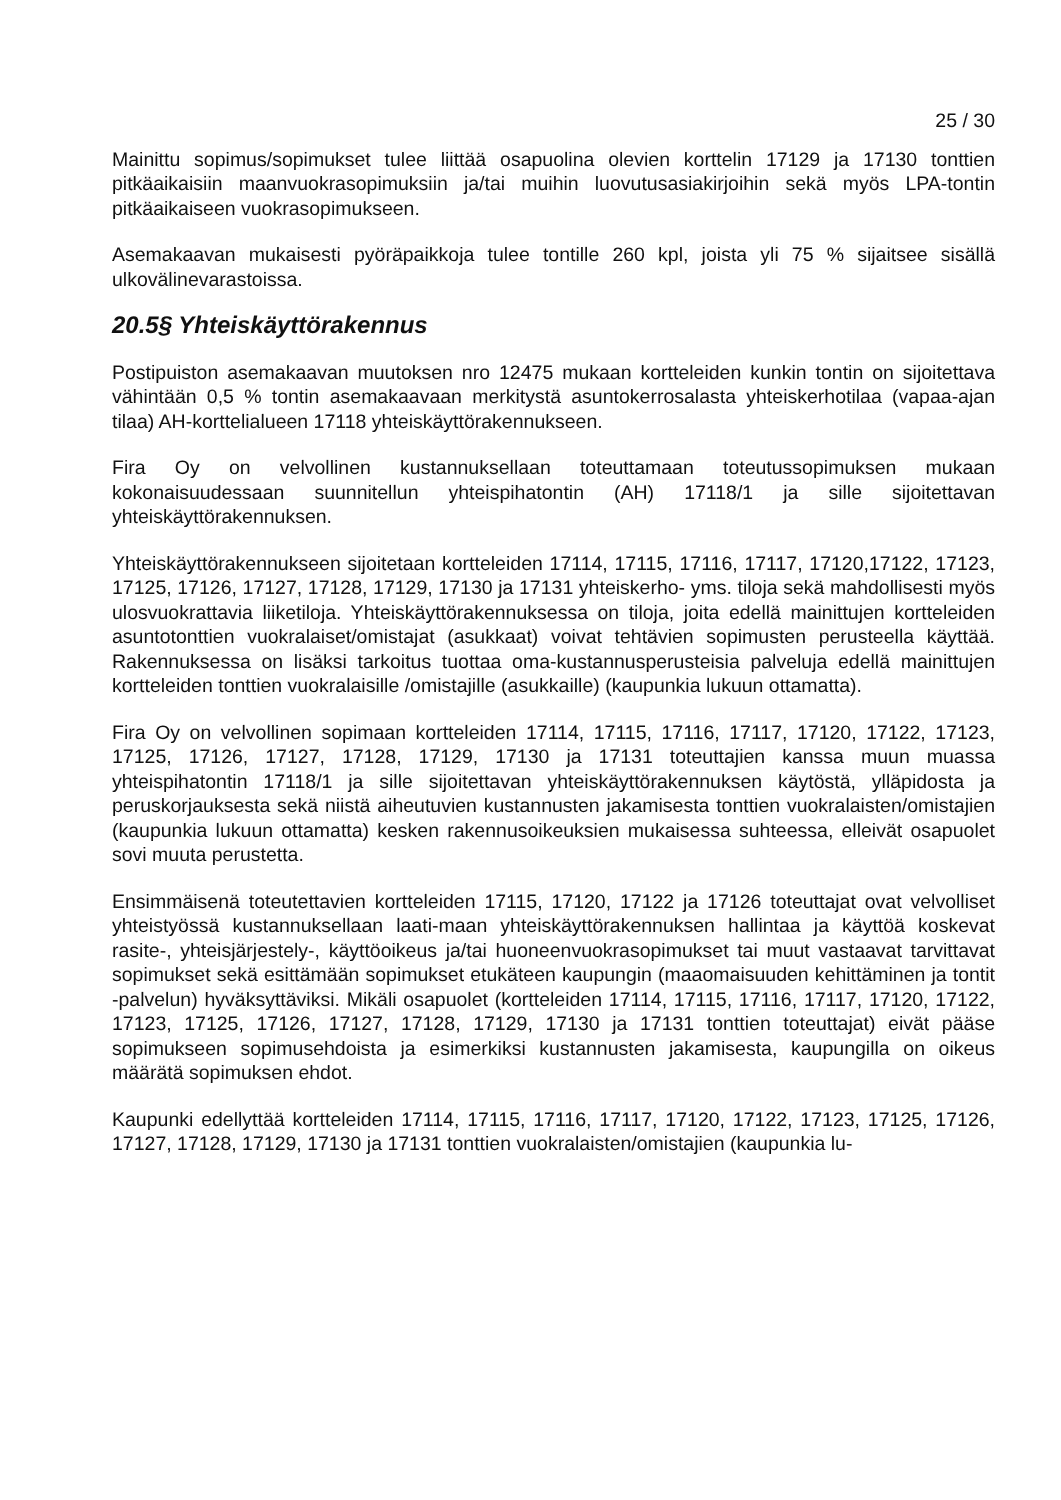25 / 30
Mainittu sopimus/sopimukset tulee liittää osapuolina olevien korttelin 17129 ja 17130 tonttien pitkäaikaisiin maanvuokrasopimuksiin ja/tai muihin luovutusasiakirjoihin sekä myös LPA-tontin pitkäaikaiseen vuokrasopimukseen.
Asemakaavan mukaisesti pyöräpaikkoja tulee tontille 260 kpl, joista yli 75 % sijaitsee sisällä ulkovälinevarastoissa.
20.5§ Yhteiskäyttörakennus
Postipuiston asemakaavan muutoksen nro 12475 mukaan kortteleiden kunkin tontin on sijoitettava vähintään 0,5 % tontin asemakaavaan merkitystä asuntokerrosalasta yhteiskerhotilaa (vapaa-ajan tilaa) AH-korttelialueen 17118 yhteiskäyttörakennukseen.
Fira Oy on velvollinen kustannuksellaan toteuttamaan toteutussopimuksen mukaan kokonaisuudessaan suunnitellun yhteispihatontin (AH) 17118/1 ja sille sijoitettavan yhteiskäyttörakennuksen.
Yhteiskäyttörakennukseen sijoitetaan kortteleiden 17114, 17115, 17116, 17117, 17120,17122, 17123, 17125, 17126, 17127, 17128, 17129, 17130 ja 17131 yhteiskerho- yms. tiloja sekä mahdollisesti myös ulosvuokrattavia liiketiloja. Yhteiskäyttörakennuksessa on tiloja, joita edellä mainittujen kortteleiden asuntotonttien vuokralaiset/omistajat (asukkaat) voivat tehtävien sopimusten perusteella käyttää. Rakennuksessa on lisäksi tarkoitus tuottaa oma-kustannusperusteisia palveluja edellä mainittujen kortteleiden tonttien vuokralaisille /omistajille (asukkaille) (kaupunkia lukuun ottamatta).
Fira Oy on velvollinen sopimaan kortteleiden 17114, 17115, 17116, 17117, 17120, 17122, 17123, 17125, 17126, 17127, 17128, 17129, 17130 ja 17131 toteuttajien kanssa muun muassa yhteispihatontin 17118/1 ja sille sijoitettavan yhteiskäyttörakennuksen käytöstä, ylläpidosta ja peruskorjauksesta sekä niistä aiheutuvien kustannusten jakamisesta tonttien vuokralaisten/omistajien (kaupunkia lukuun ottamatta) kesken rakennusoikeuksien mukaisessa suhteessa, elleivät osapuolet sovi muuta perustetta.
Ensimmäisenä toteutettavien kortteleiden 17115, 17120, 17122 ja 17126 toteuttajat ovat velvolliset yhteistyössä kustannuksellaan laati-maan yhteiskäyttörakennuksen hallintaa ja käyttöä koskevat rasite-, yhteisjärjestely-, käyttöoikeus ja/tai huoneenvuokrasopimukset tai muut vastaavat tarvittavat sopimukset sekä esittämään sopimukset etukäteen kaupungin (maaomaisuuden kehittäminen ja tontit -palvelun) hyväksyttäviksi. Mikäli osapuolet (kortteleiden 17114, 17115, 17116, 17117, 17120, 17122, 17123, 17125, 17126, 17127, 17128, 17129, 17130 ja 17131 tonttien toteuttajat) eivät pääse sopimukseen sopimusehdoista ja esimerkiksi kustannusten jakamisesta, kaupungilla on oikeus määrätä sopimuksen ehdot.
Kaupunki edellyttää kortteleiden 17114, 17115, 17116, 17117, 17120, 17122, 17123, 17125, 17126, 17127, 17128, 17129, 17130 ja 17131 tonttien vuokralaisten/omistajien (kaupunkia lu-